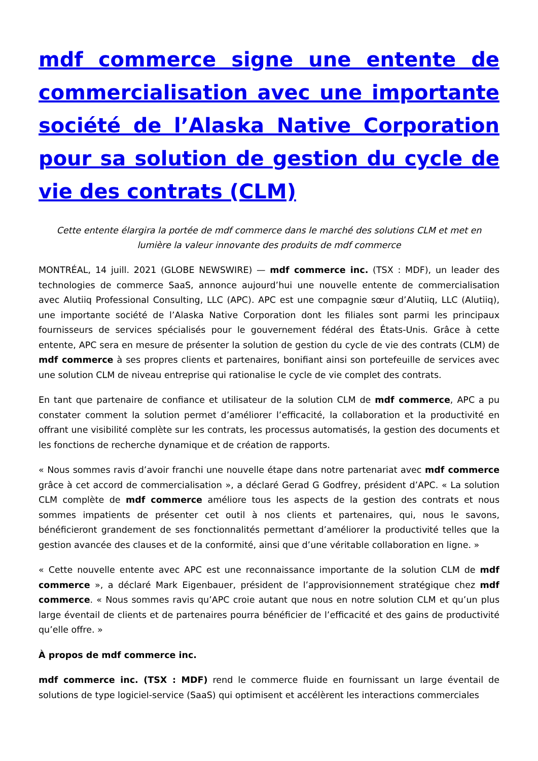mdf commerce signe une entente de commercialisation avec une importante société de l’Alaska Native Corporation pour sa solution de gestion du cycle de vie des contrats (CLM)
Cette entente élargira la portée de mdf commerce dans le marché des solutions CLM et met en lumière la valeur innovante des produits de mdf commerce
MONTRÉAL, 14 juill. 2021 (GLOBE NEWSWIRE) — mdf commerce inc. (TSX : MDF), un leader des technologies de commerce SaaS, annonce aujourd’hui une nouvelle entente de commercialisation avec Alutiiq Professional Consulting, LLC (APC). APC est une compagnie sœur d’Alutiiq, LLC (Alutiiq), une importante société de l’Alaska Native Corporation dont les filiales sont parmi les principaux fournisseurs de services spécialisés pour le gouvernement fédéral des États-Unis. Grâce à cette entente, APC sera en mesure de présenter la solution de gestion du cycle de vie des contrats (CLM) de mdf commerce à ses propres clients et partenaires, bonifiant ainsi son portefeuille de services avec une solution CLM de niveau entreprise qui rationalise le cycle de vie complet des contrats.
En tant que partenaire de confiance et utilisateur de la solution CLM de mdf commerce, APC a pu constater comment la solution permet d’améliorer l’efficacité, la collaboration et la productivité en offrant une visibilité complète sur les contrats, les processus automatisés, la gestion des documents et les fonctions de recherche dynamique et de création de rapports.
« Nous sommes ravis d’avoir franchi une nouvelle étape dans notre partenariat avec mdf commerce grâce à cet accord de commercialisation », a déclaré Gerad G Godfrey, président d’APC. « La solution CLM complète de mdf commerce améliore tous les aspects de la gestion des contrats et nous sommes impatients de présenter cet outil à nos clients et partenaires, qui, nous le savons, bénéficieront grandement de ses fonctionnalités permettant d’améliorer la productivité telles que la gestion avancée des clauses et de la conformité, ainsi que d’une véritable collaboration en ligne. »
« Cette nouvelle entente avec APC est une reconnaissance importante de la solution CLM de mdf commerce », a déclaré Mark Eigenbauer, président de l’approvisionnement stratégique chez mdf commerce. « Nous sommes ravis qu’APC croie autant que nous en notre solution CLM et qu’un plus large éventail de clients et de partenaires pourra bénéficier de l’efficacité et des gains de productivité qu’elle offre. »
À propos de mdf commerce inc.
mdf commerce inc. (TSX : MDF) rend le commerce fluide en fournissant un large éventail de solutions de type logiciel-service (SaaS) qui optimisent et accélèrent les interactions commerciales